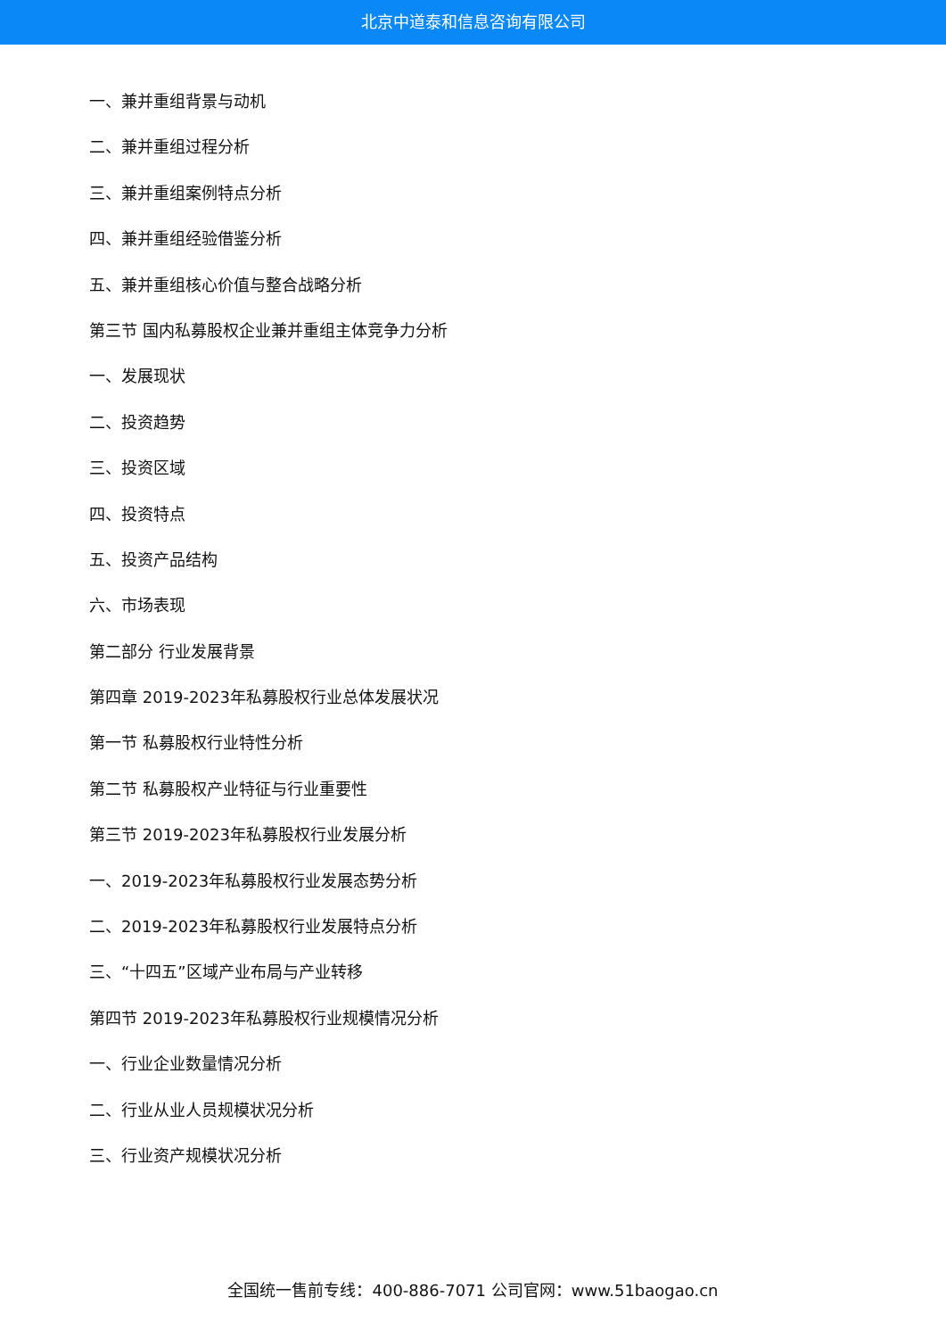北京中道泰和信息咨询有限公司
一、兼并重组背景与动机
二、兼并重组过程分析
三、兼并重组案例特点分析
四、兼并重组经验借鉴分析
五、兼并重组核心价值与整合战略分析
第三节 国内私募股权企业兼并重组主体竞争力分析
一、发展现状
二、投资趋势
三、投资区域
四、投资特点
五、投资产品结构
六、市场表现
第二部分 行业发展背景
第四章 2019-2023年私募股权行业总体发展状况
第一节 私募股权行业特性分析
第二节 私募股权产业特征与行业重要性
第三节 2019-2023年私募股权行业发展分析
一、2019-2023年私募股权行业发展态势分析
二、2019-2023年私募股权行业发展特点分析
三、“十四五”区域产业布局与产业转移
第四节 2019-2023年私募股权行业规模情况分析
一、行业企业数量情况分析
二、行业从业人员规模状况分析
三、行业资产规模状况分析
全国统一售前专线：400-886-7071 公司官网：www.51baogao.cn